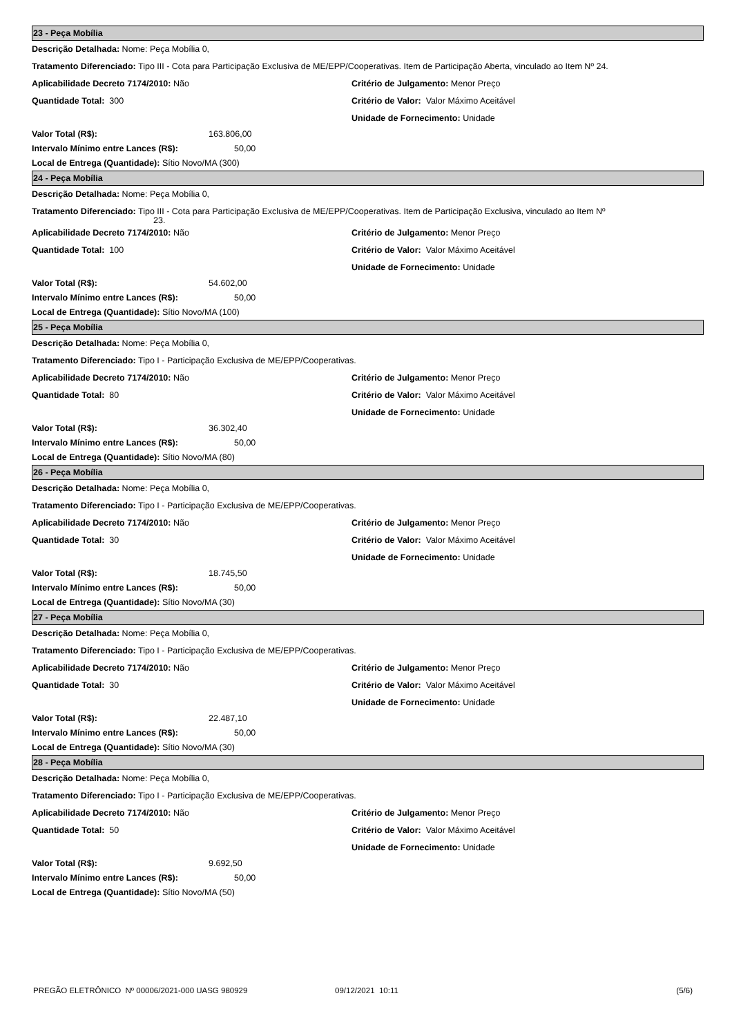23 - Peça Mobília
Descrição Detalhada: Nome: Peça Mobília 0,
Tratamento Diferenciado: Tipo III - Cota para Participação Exclusiva de ME/EPP/Cooperativas. Item de Participação Aberta, vinculado ao Item Nº 24.
Aplicabilidade Decreto 7174/2010: Não Critério de Julgamento: Menor Preço
Quantidade Total: 300 Critério de Valor: Valor Máximo Aceitável
Unidade de Fornecimento: Unidade
Valor Total (R$): 163.806,00
Intervalo Mínimo entre Lances (R$): 50,00
Local de Entrega (Quantidade): Sítio Novo/MA (300)
24 - Peça Mobília
Descrição Detalhada: Nome: Peça Mobília 0,
Tratamento Diferenciado: Tipo III - Cota para Participação Exclusiva de ME/EPP/Cooperativas. Item de Participação Exclusiva, vinculado ao Item Nº
23.
Aplicabilidade Decreto 7174/2010: Não Critério de Julgamento: Menor Preço
Quantidade Total: 100 Critério de Valor: Valor Máximo Aceitável
Unidade de Fornecimento: Unidade
Valor Total (R$): 54.602,00
Intervalo Mínimo entre Lances (R$): 50,00
Local de Entrega (Quantidade): Sítio Novo/MA (100)
25 - Peça Mobília
Descrição Detalhada: Nome: Peça Mobília 0,
Tratamento Diferenciado: Tipo I - Participação Exclusiva de ME/EPP/Cooperativas.
Aplicabilidade Decreto 7174/2010: Não Critério de Julgamento: Menor Preço
Quantidade Total: 80 Critério de Valor: Valor Máximo Aceitável
Unidade de Fornecimento: Unidade
Valor Total (R$): 36.302,40
Intervalo Mínimo entre Lances (R$): 50,00
Local de Entrega (Quantidade): Sítio Novo/MA (80)
26 - Peça Mobília
Descrição Detalhada: Nome: Peça Mobília 0,
Tratamento Diferenciado: Tipo I - Participação Exclusiva de ME/EPP/Cooperativas.
Aplicabilidade Decreto 7174/2010: Não Critério de Julgamento: Menor Preço
Quantidade Total: 30 Critério de Valor: Valor Máximo Aceitável
Unidade de Fornecimento: Unidade
Valor Total (R$): 18.745,50
Intervalo Mínimo entre Lances (R$): 50,00
Local de Entrega (Quantidade): Sítio Novo/MA (30)
27 - Peça Mobília
Descrição Detalhada: Nome: Peça Mobília 0,
Tratamento Diferenciado: Tipo I - Participação Exclusiva de ME/EPP/Cooperativas.
Aplicabilidade Decreto 7174/2010: Não Critério de Julgamento: Menor Preço
Quantidade Total: 30 Critério de Valor: Valor Máximo Aceitável
Unidade de Fornecimento: Unidade
Valor Total (R$): 22.487,10
Intervalo Mínimo entre Lances (R$): 50,00
Local de Entrega (Quantidade): Sítio Novo/MA (30)
28 - Peça Mobília
Descrição Detalhada: Nome: Peça Mobília 0,
Tratamento Diferenciado: Tipo I - Participação Exclusiva de ME/EPP/Cooperativas.
Aplicabilidade Decreto 7174/2010: Não Critério de Julgamento: Menor Preço
Quantidade Total: 50 Critério de Valor: Valor Máximo Aceitável
Unidade de Fornecimento: Unidade
Valor Total (R$): 9.692,50
Intervalo Mínimo entre Lances (R$): 50,00
Local de Entrega (Quantidade): Sítio Novo/MA (50)
PREGÃO ELETRÔNICO Nº 00006/2021-000 UASG 980929 09/12/2021 10:11 (5/6)